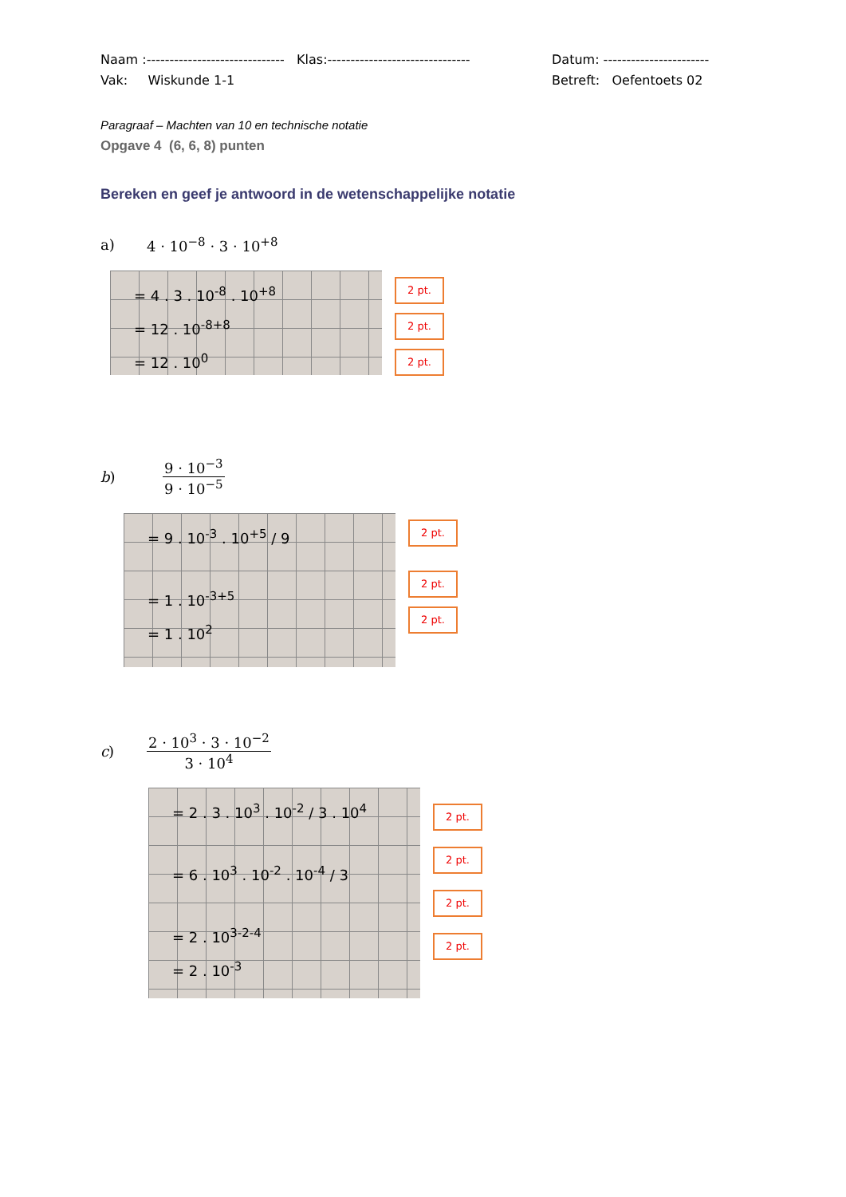Naam :------------------------------ Klas:-------------------------------
Datum: -----------------------
Vak: Wiskunde 1-1 Betreft: Oefentoets 02
Paragraaf – Machten van 10 en technische notatie
Opgave 4 (6, 6, 8) punten
Bereken en geef je antwoord in de wetenschappelijke notatie
a) 4 · 10<sup>−8</sup> · 3 · 10<sup>+8</sup>
= 4 . 3 . 10<sup>-8</sup> . 10<sup>+8</sup>
= 12 . 10<sup>-8+8</sup>
= 12 . 10<sup>0</sup>
2 pt.
2 pt.
2 pt.
b) 9 · 10<sup>−3</sup> 9 · 10<sup>−5</sup>
= 9 . 10<sup>-3</sup> . 10<sup>+5</sup> / 9
= 1 . 10<sup>-3+5</sup>
= 1 . 10<sup>2</sup>
2 pt.
2 pt.
2 pt.
c) 2 · 10<sup>3</sup> · 3 · 10<sup>−2</sup> 3 · 10<sup>4</sup>
= 2 . 3 . 10<sup>3</sup> . 10<sup>-2</sup> / 3 . 10<sup>4</sup>
= 6 . 10<sup>3</sup> . 10<sup>-2</sup> . 10<sup>-4</sup> / 3
= 2 . 10<sup>3-2-4</sup>
= 2 . 10<sup>-3</sup>
2 pt.
2 pt.
2 pt.
2 pt.